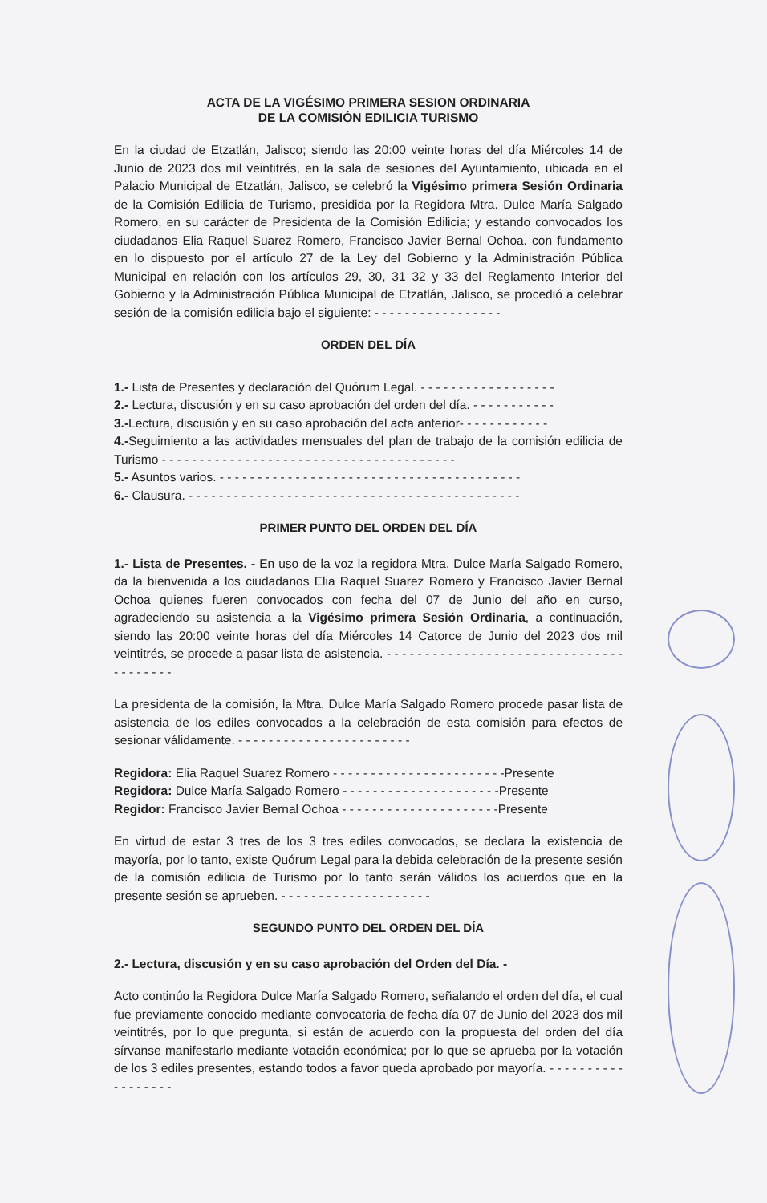ACTA DE LA VIGÉSIMO PRIMERA SESION ORDINARIA
DE LA COMISIÓN EDILICIA TURISMO
En la ciudad de Etzatlán, Jalisco; siendo las 20:00 veinte horas del día Miércoles 14 de Junio de 2023 dos mil veintitrés, en la sala de sesiones del Ayuntamiento, ubicada en el Palacio Municipal de Etzatlán, Jalisco, se celebró la Vigésimo primera Sesión Ordinaria de la Comisión Edilicia de Turismo, presidida por la Regidora Mtra. Dulce María Salgado Romero, en su carácter de Presidenta de la Comisión Edilicia; y estando convocados los ciudadanos Elia Raquel Suarez Romero, Francisco Javier Bernal Ochoa. con fundamento en lo dispuesto por el artículo 27 de la Ley del Gobierno y la Administración Pública Municipal en relación con los artículos 29, 30, 31 32 y 33 del Reglamento Interior del Gobierno y la Administración Pública Municipal de Etzatlán, Jalisco, se procedió a celebrar sesión de la comisión edilicia bajo el siguiente: - - - - - - - - - - - - - - - - -
ORDEN DEL DÍA
1.- Lista de Presentes y declaración del Quórum Legal. - - - - - - - - - - - - - - - - - -
2.- Lectura, discusión y en su caso aprobación del orden del día. - - - - - - - - - - -
3.-Lectura, discusión y en su caso aprobación del acta anterior- - - - - - - - - - - -
4.-Seguimiento a las actividades mensuales del plan de trabajo de la comisión edilicia de Turismo - - - - - - - - - - - - - - - - - - - - - - - - - - - - - - - - - - - - - - -
5.- Asuntos varios. - - - - - - - - - - - - - - - - - - - - - - - - - - - - - - - - - - - - - - - -
6.- Clausura. - - - - - - - - - - - - - - - - - - - - - - - - - - - - - - - - - - - - - - - - - - - -
PRIMER PUNTO DEL ORDEN DEL DÍA
1.- Lista de Presentes. - En uso de la voz la regidora Mtra. Dulce María Salgado Romero, da la bienvenida a los ciudadanos Elia Raquel Suarez Romero y Francisco Javier Bernal Ochoa quienes fueren convocados con fecha del 07 de Junio del año en curso, agradeciendo su asistencia a la Vigésimo primera Sesión Ordinaria, a continuación, siendo las 20:00 veinte horas del día Miércoles 14 Catorce de Junio del 2023 dos mil veintitrés, se procede a pasar lista de asistencia. - - - - - - - - - - - - - - - - - - - - - - - - - - - - - - - - - - - - - - -
La presidenta de la comisión, la Mtra. Dulce María Salgado Romero procede pasar lista de asistencia de los ediles convocados a la celebración de esta comisión para efectos de sesionar válidamente. - - - - - - - - - - - - - - - - - - - - - - -
Regidora: Elia Raquel Suarez Romero - - - - - - - - - - - - - - - - - - - - - - -Presente
Regidora: Dulce María Salgado Romero - - - - - - - - - - - - - - - - - - - - -Presente
Regidor: Francisco Javier Bernal Ochoa - - - - - - - - - - - - - - - - - - - - -Presente
En virtud de estar 3 tres de los 3 tres ediles convocados, se declara la existencia de mayoría, por lo tanto, existe Quórum Legal para la debida celebración de la presente sesión de la comisión edilicia de Turismo por lo tanto serán válidos los acuerdos que en la presente sesión se aprueben. - - - - - - - - - - - - - - - - - - - -
SEGUNDO PUNTO DEL ORDEN DEL DÍA
2.- Lectura, discusión y en su caso aprobación del Orden del Día. -
Acto continúo la Regidora Dulce María Salgado Romero, señalando el orden del día, el cual fue previamente conocido mediante convocatoria de fecha día 07 de Junio del 2023 dos mil veintitrés, por lo que pregunta, si están de acuerdo con la propuesta del orden del día sírvanse manifestarlo mediante votación económica; por lo que se aprueba por la votación de los 3 ediles presentes, estando todos a favor queda aprobado por mayoría. - - - - - - - - - - - - - - - - - -